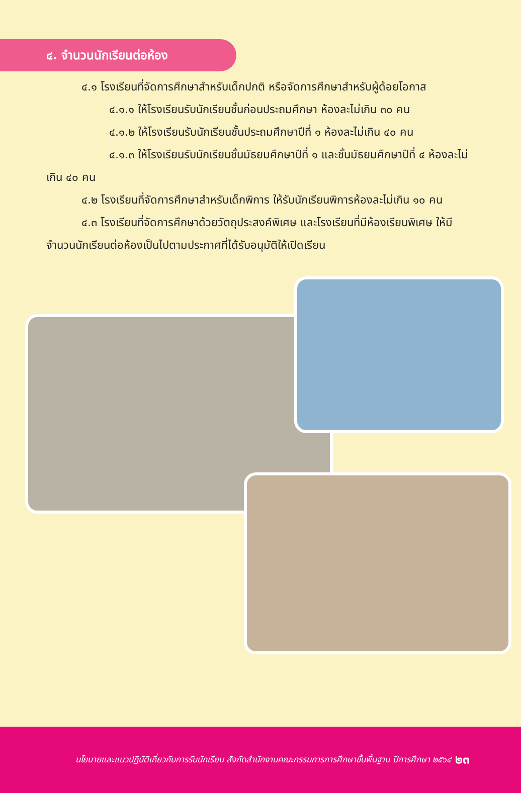๔. จำนวนนักเรียนต่อห้อง
๔.๑ โรงเรียนที่จัดการศึกษาสำหรับเด็กปกติ หรือจัดการศึกษาสำหรับผู้ด้อยโอกาส
๔.๑.๑ ให้โรงเรียนรับนักเรียนชั้นก่อนประถมศึกษา ห้องละไม่เกิน ๓๐ คน
๔.๑.๒ ให้โรงเรียนรับนักเรียนชั้นประถมศึกษาปีที่ ๑ ห้องละไม่เกิน ๔๐ คน
๔.๑.๓ ให้โรงเรียนรับนักเรียนชั้นมัธยมศึกษาปีที่ ๑ และชั้นมัธยมศึกษาปีที่ ๔ ห้องละไม่เกิน ๔๐ คน
๔.๒ โรงเรียนที่จัดการศึกษาสำหรับเด็กพิการ ให้รับนักเรียนพิการห้องละไม่เกิน ๑๐ คน
๔.๓ โรงเรียนที่จัดการศึกษาด้วยวัตถุประสงค์พิเศษ และโรงเรียนที่มีห้องเรียนพิเศษ ให้มีจำนวนนักเรียนต่อห้องเป็นไปตามประกาศที่ได้รับอนุมัติให้เปิดเรียน
นโยบายและแนวปฏิบัติเกี่ยวกับการรับนักเรียน สังกัดสำนักงานคณะกรรมการการศึกษาขั้นพื้นฐาน ปีการศึกษา ๒๕๖๔ ๒๓